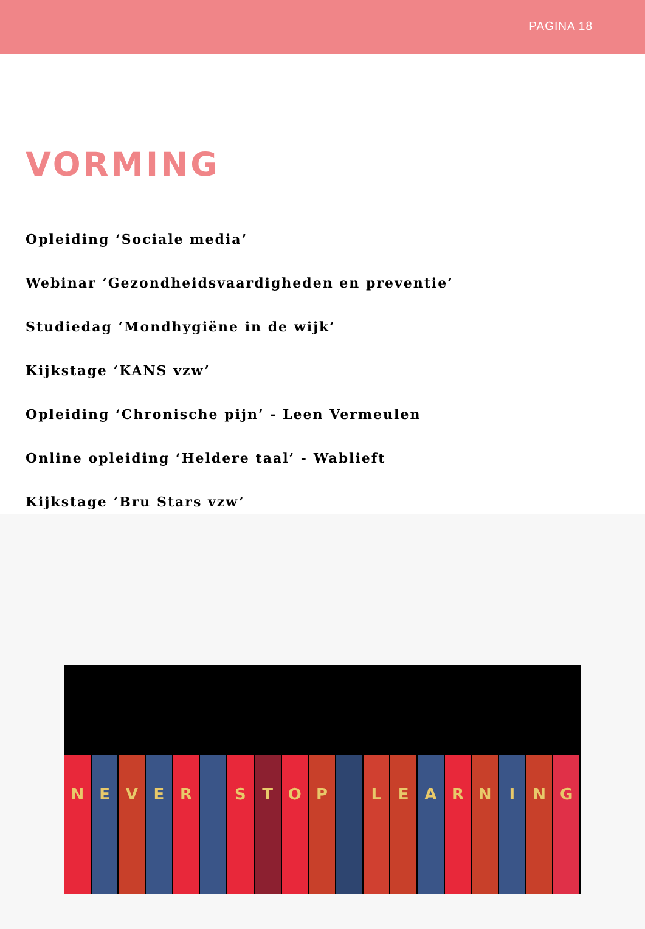PAGINA 18
VORMING
Opleiding ‘Sociale media’
Webinar ‘Gezondheidsvaardigheden en preventie’
Studiedag ‘Mondhygiëne in de wijk’
Kijkstage ‘KANS vzw’
Opleiding ‘Chronische pijn’ - Leen Vermeulen
Online opleiding ‘Heldere taal’ - Wablieft
Kijkstage ‘Bru Stars vzw’
N E V E R S T O P L E A R N I N G